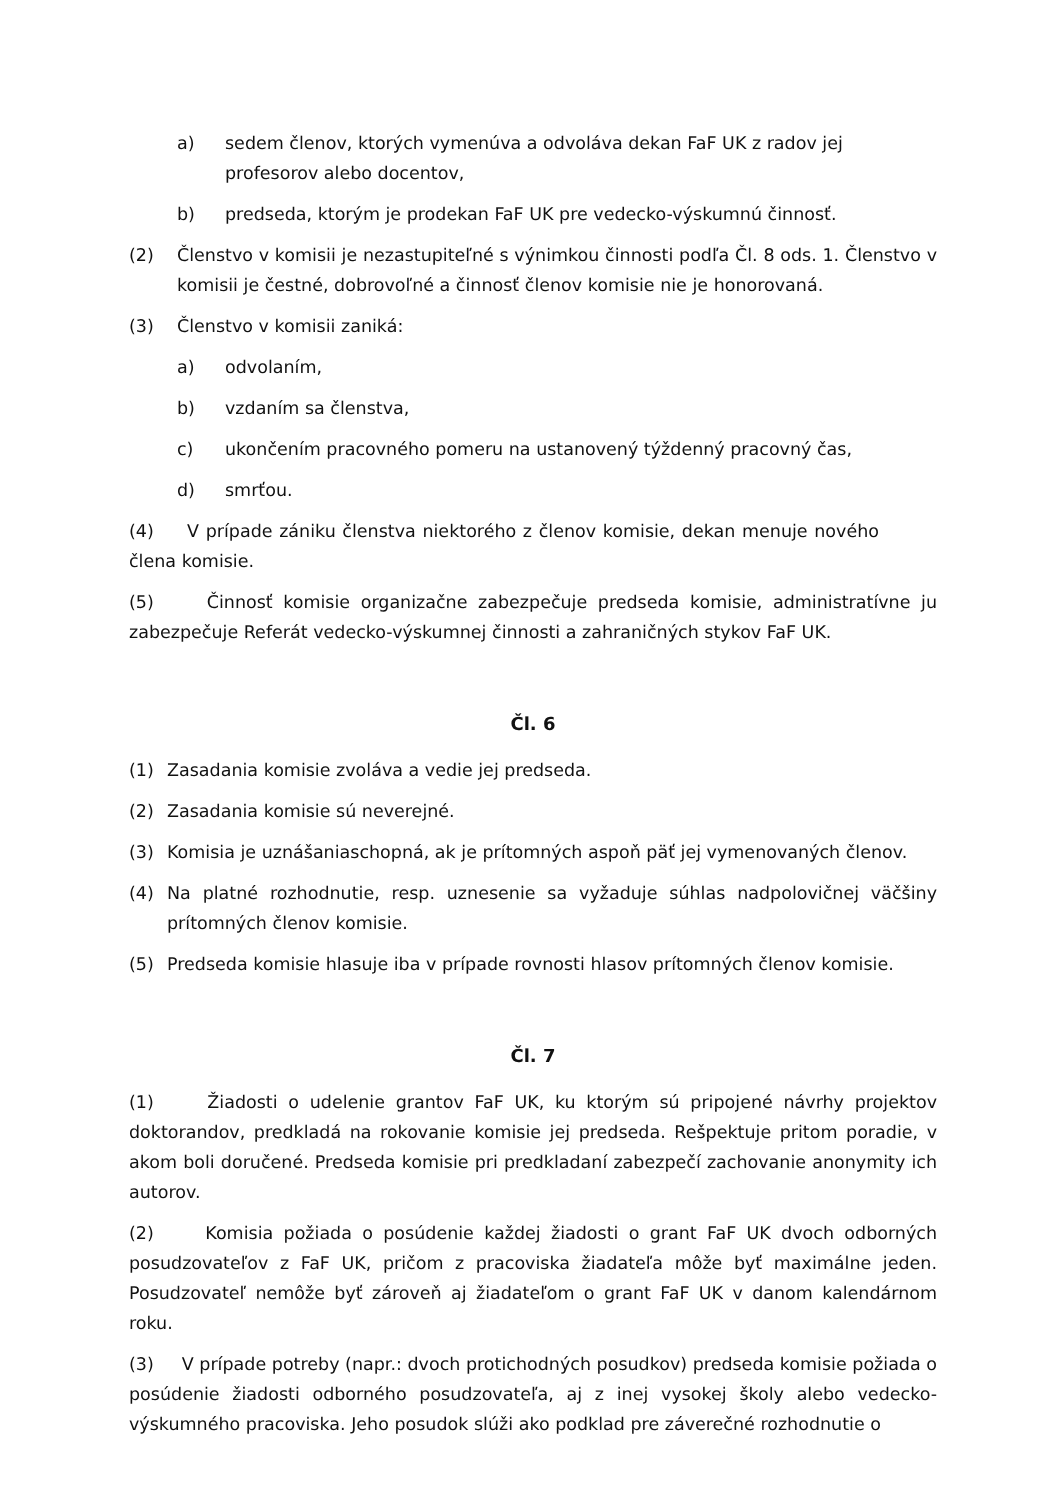a) sedem členov, ktorých vymenúva a odvoláva dekan FaF UK z radov jej profesorov alebo docentov,
b) predseda, ktorým je prodekan FaF UK pre vedecko-výskumnú činnosť.
(2) Členstvo v komisii je nezastupiteľné s výnimkou činnosti podľa Čl. 8 ods. 1. Členstvo v komisii je čestné, dobrovoľné a činnosť členov komisie nie je honorovaná.
(3) Členstvo v komisii zaniká:
a) odvolaním,
b) vzdaním sa členstva,
c) ukončením pracovného pomeru na ustanovený týždenný pracovný čas,
d) smrťou.
(4) V prípade zániku členstva niektorého z členov komisie, dekan menuje nového člena komisie.
(5) Činnosť komisie organizačne zabezpečuje predseda komisie, administratívne ju zabezpečuje Referát vedecko-výskumnej činnosti a zahraničných stykov FaF UK.
Čl. 6
(1) Zasadania komisie zvoláva a vedie jej predseda.
(2) Zasadania komisie sú neverejné.
(3) Komisia je uznášaniaschopná, ak je prítomných aspoň päť jej vymenovaných členov.
(4) Na platné rozhodnutie, resp. uznesenie sa vyžaduje súhlas nadpolovičnej väčšiny prítomných členov komisie.
(5) Predseda komisie hlasuje iba v prípade rovnosti hlasov prítomných členov komisie.
Čl. 7
(1) Žiadosti o udelenie grantov FaF UK, ku ktorým sú pripojené návrhy projektov doktorandov, predkladá na rokovanie komisie jej predseda. Rešpektuje pritom poradie, v akom boli doručené. Predseda komisie pri predkladaní zabezpečí zachovanie anonymity ich autorov.
(2) Komisia požiada o posúdenie každej žiadosti o grant FaF UK dvoch odborných posudzovateľov z FaF UK, pričom z pracoviska žiadateľa môže byť maximálne jeden. Posudzovateľ nemôže byť zároveň aj žiadateľom o grant FaF UK v danom kalendárnom roku.
(3) V prípade potreby (napr.: dvoch protichodných posudkov) predseda komisie požiada o posúdenie žiadosti odborného posudzovateľa, aj z inej vysokej školy alebo vedecko-výskumného pracoviska. Jeho posudok slúži ako podklad pre záverečné rozhodnutie o